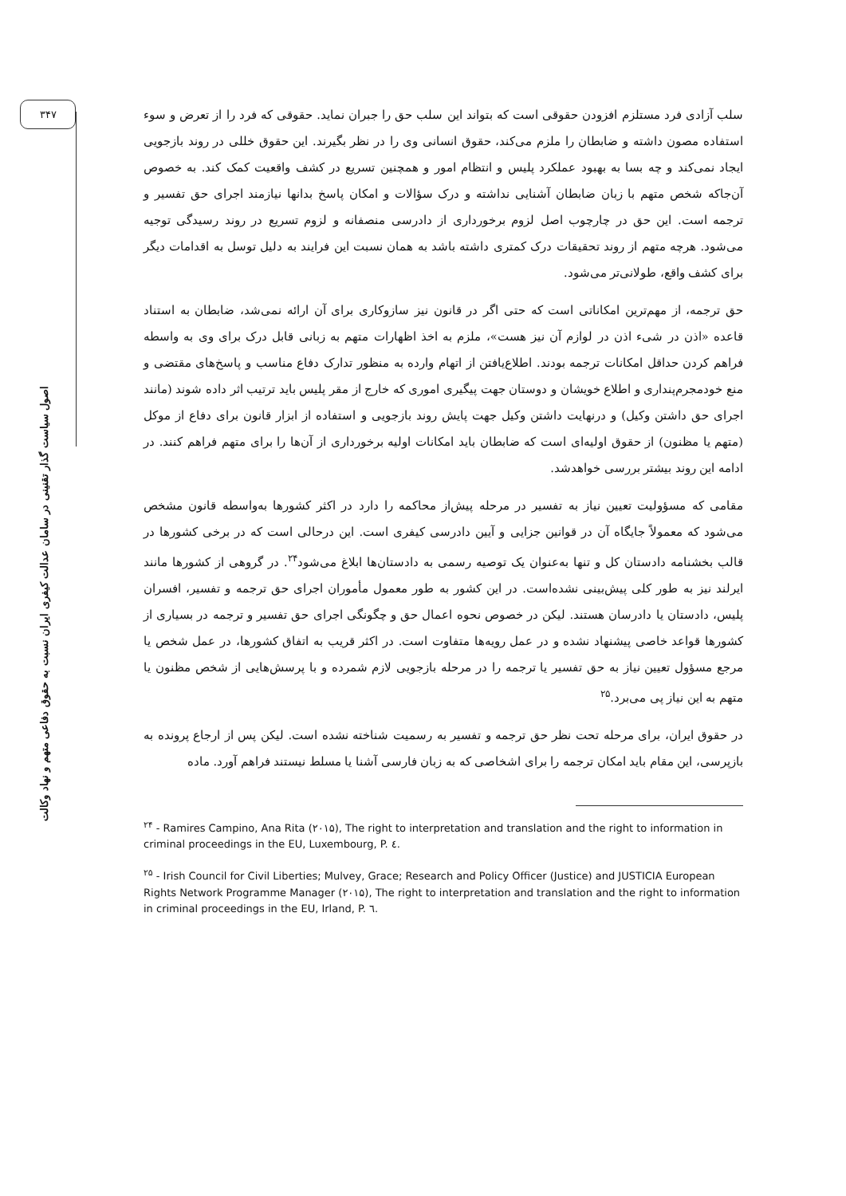۳۴۷
اصول سیاست گذار تقنینی در سامان عدالت کیفری ایران نسبت به حقوق دفاعی متهم و نهاد وکالت
سلب آزادی فرد مستلزم افزودن حقوقی است که بتواند این سلب حق را جبران نماید. حقوقی که فرد را از تعرض و سوء استفاده مصون داشته و ضابطان را ملزم می‌کند، حقوق انسانی وی را در نظر بگیرند. این حقوق خللی در روند بازجویی ایجاد نمی‌کند و چه بسا به بهبود عملکرد پلیس و انتظام امور و همچنین تسریع در کشف واقعیت کمک کند. به خصوص آن‌جاکه شخص متهم با زبان ضابطان آشنایی نداشته و درک سؤالات و امکان پاسخ بدانها نیازمند اجرای حق تفسیر و ترجمه است. این حق در چارچوب اصل لزوم برخورداری از دادرسی منصفانه و لزوم تسریع در روند رسیدگی توجیه می‌شود. هرچه متهم از روند تحقیقات درک کمتری داشته باشد به همان نسبت این فرایند به دلیل توسل به اقدامات دیگر برای کشف واقع، طولانی‌تر می‌شود.
حق ترجمه، از مهم‌ترین امکاناتی است که حتی اگر در قانون نیز سازوکاری برای آن ارائه نمی‌شد، ضابطان به استناد قاعده «اذن در شیء اذن در لوازم آن نیز هست»، ملزم به اخذ اظهارات متهم به زبانی قابل درک برای وی به واسطه فراهم کردن حداقل امکانات ترجمه بودند. اطلاع‌یافتن از اتهام وارده به منظور تدارک دفاع مناسب و پاسخ‌های مقتضی و منع خودمجرم‌پنداری و اطلاع خویشان و دوستان جهت پیگیری اموری که خارج از مقر پلیس باید ترتیب اثر داده شوند (مانند اجرای حق داشتن وکیل) و درنهایت داشتن وکیل جهت پایش روند بازجویی و استفاده از ابزار قانون برای دفاع از موکل (متهم یا مظنون) از حقوق اولیه‌ای است که ضابطان باید امکانات اولیه برخورداری از آن‌ها را برای متهم فراهم کنند. در ادامه این روند بیشتر بررسی خواهدشد.
مقامی که مسؤولیت تعیین نیاز به تفسیر در مرحله پیش‌از محاکمه را دارد در اکثر کشورها به‌واسطه قانون مشخص می‌شود که معمولاً جایگاه آن در قوانین جزایی و آیین دادرسی کیفری است. این درحالی است که در برخی کشورها در قالب بخشنامه دادستان کل و تنها به‌عنوان یک توصیه رسمی به دادستان‌ها ابلاغ می‌شود<sup>۲۴</sup>. در گروهی از کشورها مانند ایرلند نیز به طور کلی پیش‌بینی نشده‌است. در این کشور به طور معمول مأموران اجرای حق ترجمه و تفسیر، افسران پلیس، دادستان یا دادرسان هستند. لیکن در خصوص نحوه اعمال حق و چگونگی اجرای حق تفسیر و ترجمه در بسیاری از کشورها قواعد خاصی پیشنهاد نشده و در عمل رویه‌ها متفاوت است. در اکثر قریب به اتفاق کشورها، در عمل شخص یا مرجع مسؤول تعیین نیاز به حق تفسیر یا ترجمه را در مرحله بازجویی لازم شمرده و با پرسش‌هایی از شخص مظنون یا متهم به این نیاز پی می‌برد.<sup>۲۵</sup>
در حقوق ایران، برای مرحله تحت نظر حق ترجمه و تفسیر به رسمیت شناخته نشده است. لیکن پس از ارجاع پرونده به بازپرسی، این مقام باید امکان ترجمه را برای اشخاصی که به زبان فارسی آشنا یا مسلط نیستند فراهم آورد. ماده
<sup>۲۴</sup> - Ramires Campino, Ana Rita (۲۰۱۵), The right to interpretation and translation and the right to information in criminal proceedings in the EU, Luxembourg, P. ٤.
<sup>۲۵</sup> - Irish Council for Civil Liberties; Mulvey, Grace; Research and Policy Officer (Justice) and JUSTICIA European Rights Network Programme Manager (۲۰۱۵), The right to interpretation and translation and the right to information in criminal proceedings in the EU, Irland, P. ٦.